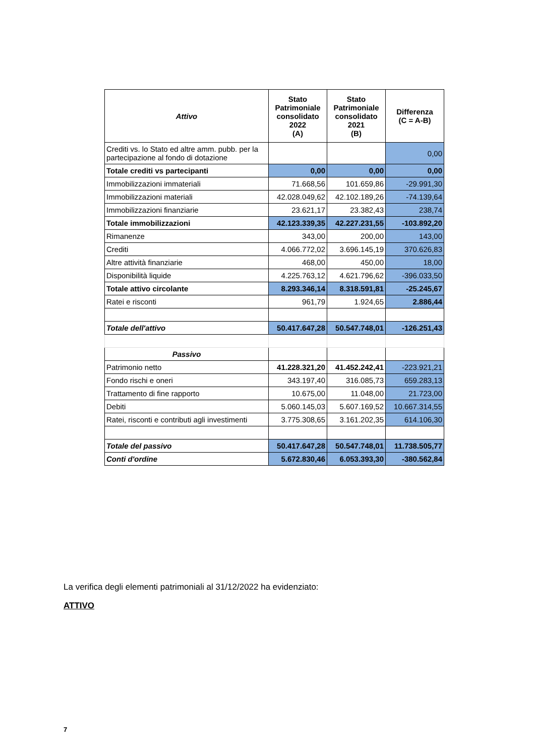| Attivo | Stato Patrimoniale consolidato 2022 (A) | Stato Patrimoniale consolidato 2021 (B) | Differenza (C = A-B) |
| --- | --- | --- | --- |
| Crediti vs. lo Stato ed altre amm. pubb. per la partecipazione al fondo di dotazione | | | 0,00 |
| Totale crediti vs partecipanti | 0,00 | 0,00 | 0,00 |
| Immobilizzazioni immateriali | 71.668,56 | 101.659,86 | -29.991,30 |
| Immobilizzazioni materiali | 42.028.049,62 | 42.102.189,26 | -74.139,64 |
| Immobilizzazioni finanziarie | 23.621,17 | 23.382,43 | 238,74 |
| Totale immobilizzazioni | 42.123.339,35 | 42.227.231,55 | -103.892,20 |
| Rimanenze | 343,00 | 200,00 | 143,00 |
| Crediti | 4.066.772,02 | 3.696.145,19 | 370.626,83 |
| Altre attività finanziarie | 468,00 | 450,00 | 18,00 |
| Disponibilità liquide | 4.225.763,12 | 4.621.796,62 | -396.033,50 |
| Totale attivo circolante | 8.293.346,14 | 8.318.591,81 | -25.245,67 |
| Ratei e risconti | 961,79 | 1.924,65 | 2.886,44 |
| Totale dell'attivo | 50.417.647,28 | 50.547.748,01 | -126.251,43 |
| Passivo | | | |
| Patrimonio netto | 41.228.321,20 | 41.452.242,41 | -223.921,21 |
| Fondo rischi e oneri | 343.197,40 | 316.085,73 | 659.283,13 |
| Trattamento di fine rapporto | 10.675,00 | 11.048,00 | 21.723,00 |
| Debiti | 5.060.145,03 | 5.607.169,52 | 10.667.314,55 |
| Ratei, risconti e contributi agli investimenti | 3.775.308,65 | 3.161.202,35 | 614.106,30 |
| Totale del passivo | 50.417.647,28 | 50.547.748,01 | 11.738.505,77 |
| Conti d'ordine | 5.672.830,46 | 6.053.393,30 | -380.562,84 |
La verifica degli elementi patrimoniali al 31/12/2022 ha evidenziato:
ATTIVO
7